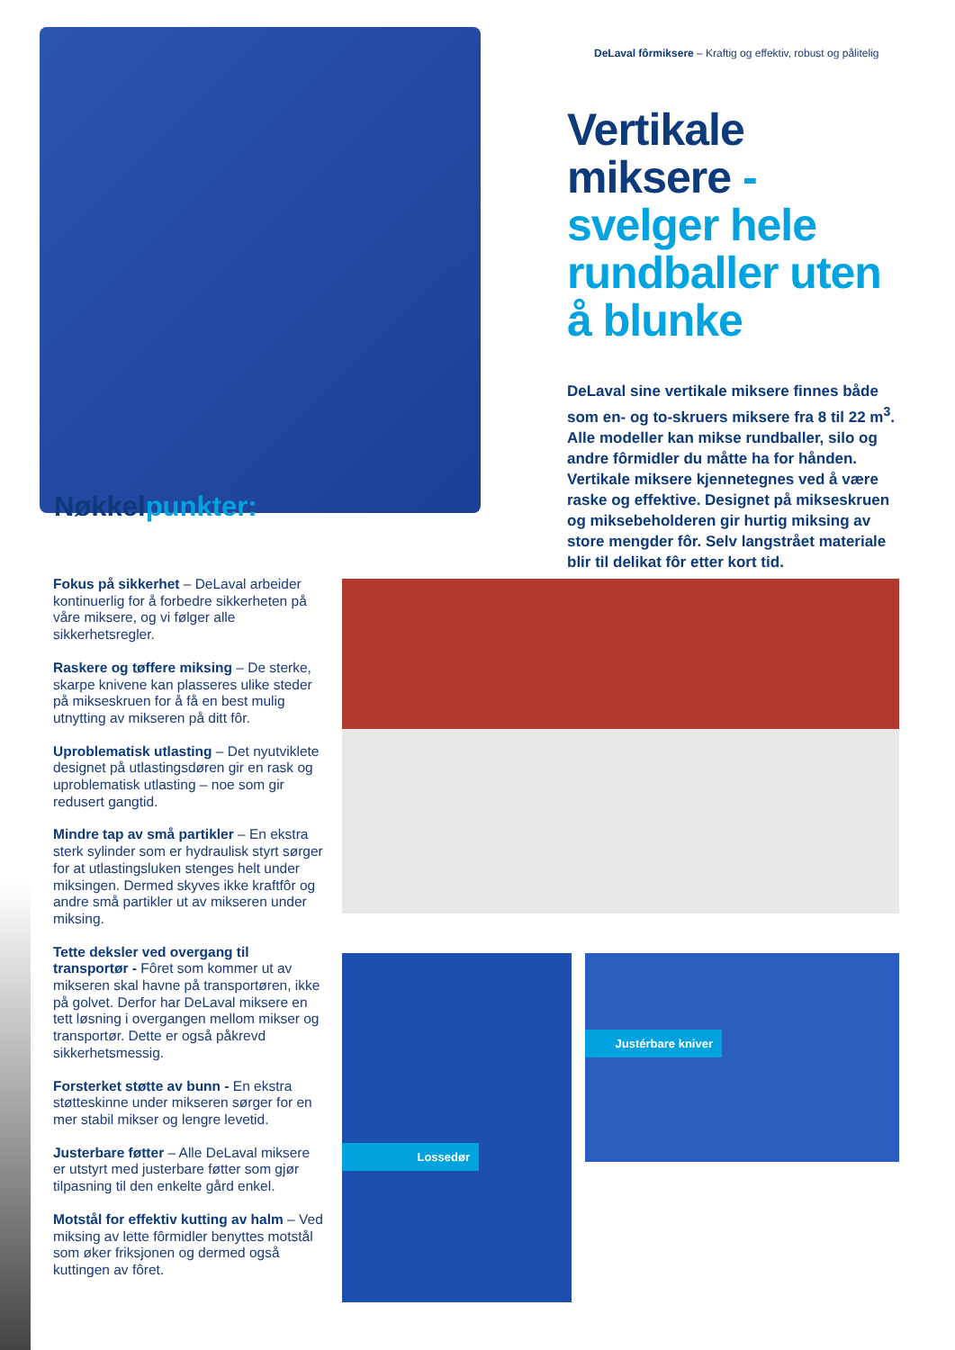DeLaval fôrmiksere – Kraftig og effektiv, robust og pålitelig
Vertikale miksere - svelger hele rundballer uten å blunke
DeLaval sine vertikale miksere finnes både som en- og to-skruers miksere fra 8 til 22 m<sup>3</sup>. Alle modeller kan mikse rundballer, silo og andre fôrmidler du måtte ha for hånden. Vertikale miksere kjennetegnes ved å være raske og effektive. Designet på mikseskruen og miksebeholderen gir hurtig miksing av store mengder fôr. Selv langstrået materiale blir til delikat fôr etter kort tid.
Nøkkelpunkter:
Fokus på sikkerhet – DeLaval arbeider kontinuerlig for å forbedre sikkerheten på våre miksere, og vi følger alle sikkerhetsregler.
Raskere og tøffere miksing – De sterke, skarpe knivene kan plasseres ulike steder på mikseskruen for å få en best mulig utnytting av mikseren på ditt fôr.
Uproblematisk utlasting – Det nyutviklete designet på utlastingsdøren gir en rask og uproblematisk utlasting – noe som gir redusert gangtid.
Mindre tap av små partikler – En ekstra sterk sylinder som er hydraulisk styrt sørger for at utlastingsluken stenges helt under miksingen. Dermed skyves ikke kraftfôr og andre små partikler ut av mikseren under miksing.
Tette deksler ved overgang til transportør - Fôret som kommer ut av mikseren skal havne på transportøren, ikke på golvet. Derfor har DeLaval miksere en tett løsning i overgangen mellom mikser og transportør. Dette er også påkrevd sikkerhetsmessig.
Forsterket støtte av bunn - En ekstra støtteskinne under mikseren sørger for en mer stabil mikser og lengre levetid.
Justerbare føtter – Alle DeLaval miksere er utstyrt med justerbare føtter som gjør tilpasning til den enkelte gård enkel.
Motstål for effektiv kutting av halm – Ved miksing av lette fôrmidler benyttes motstål som øker friksjonen og dermed også kuttingen av fôret.
Lossedør Justérbare kniver